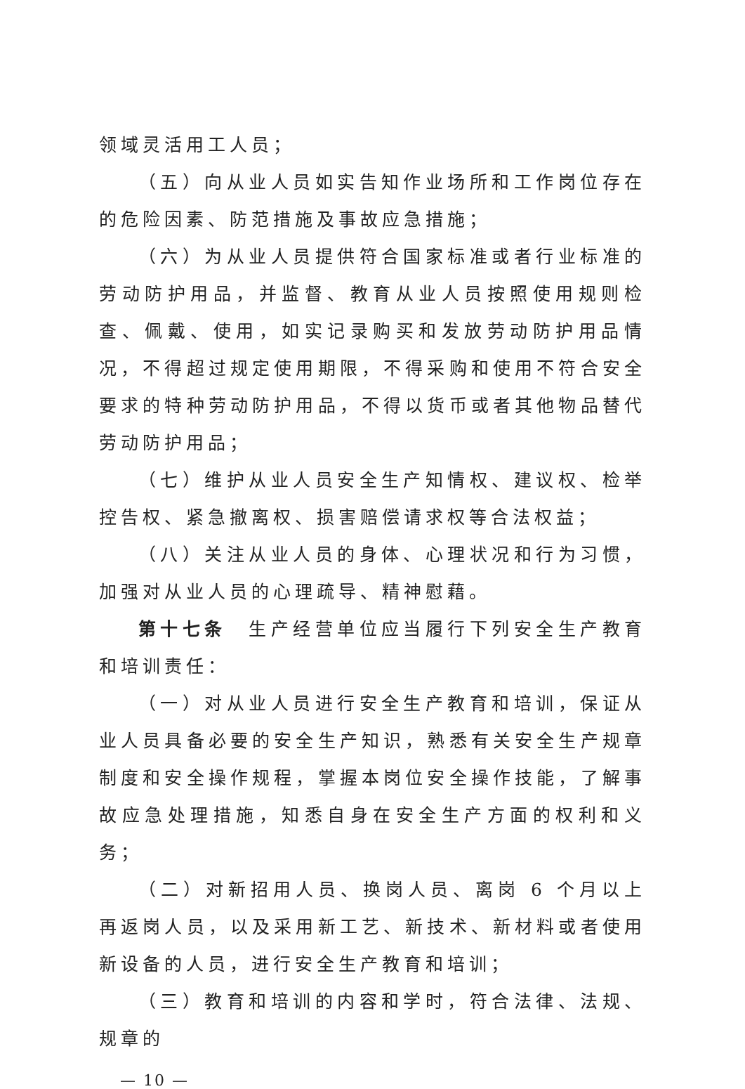领域灵活用工人员；
（五）向从业人员如实告知作业场所和工作岗位存在的危险因素、防范措施及事故应急措施；
（六）为从业人员提供符合国家标准或者行业标准的劳动防护用品，并监督、教育从业人员按照使用规则检查、佩戴、使用，如实记录购买和发放劳动防护用品情况，不得超过规定使用期限，不得采购和使用不符合安全要求的特种劳动防护用品，不得以货币或者其他物品替代劳动防护用品；
（七）维护从业人员安全生产知情权、建议权、检举控告权、紧急撤离权、损害赔偿请求权等合法权益；
（八）关注从业人员的身体、心理状况和行为习惯，加强对从业人员的心理疏导、精神慰藉。
第十七条　生产经营单位应当履行下列安全生产教育和培训责任：
（一）对从业人员进行安全生产教育和培训，保证从业人员具备必要的安全生产知识，熟悉有关安全生产规章制度和安全操作规程，掌握本岗位安全操作技能，了解事故应急处理措施，知悉自身在安全生产方面的权利和义务；
（二）对新招用人员、换岗人员、离岗 6 个月以上再返岗人员，以及采用新工艺、新技术、新材料或者使用新设备的人员，进行安全生产教育和培训；
（三）教育和培训的内容和学时，符合法律、法规、规章的
— 10 —